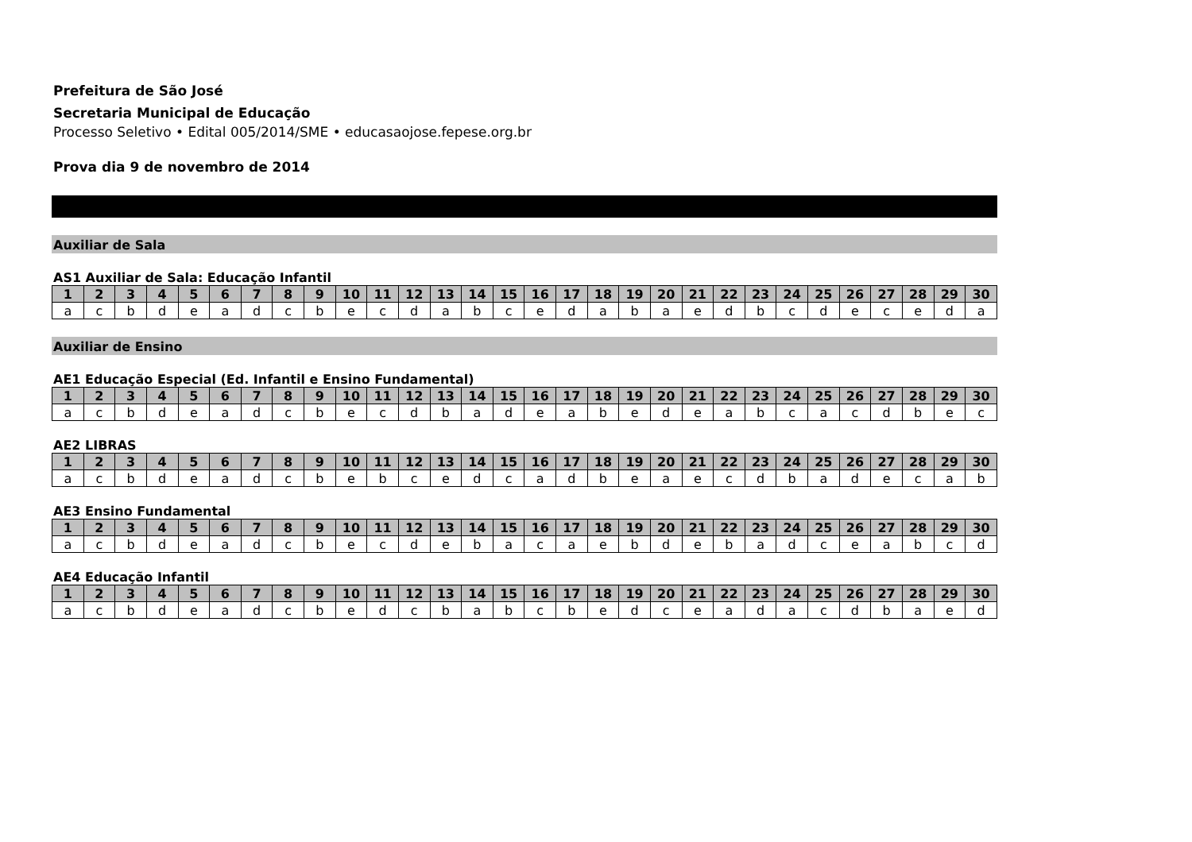Prefeitura de São José
Secretaria Municipal de Educação
Processo Seletivo • Edital 005/2014/SME • educasaojose.fepese.org.br
Prova dia 9 de novembro de 2014
Auxiliar de Sala
AS1 Auxiliar de Sala: Educação Infantil
| 1 | 2 | 3 | 4 | 5 | 6 | 7 | 8 | 9 | 10 | 11 | 12 | 13 | 14 | 15 | 16 | 17 | 18 | 19 | 20 | 21 | 22 | 23 | 24 | 25 | 26 | 27 | 28 | 29 | 30 |
| --- | --- | --- | --- | --- | --- | --- | --- | --- | --- | --- | --- | --- | --- | --- | --- | --- | --- | --- | --- | --- | --- | --- | --- | --- | --- | --- | --- | --- | --- |
| a | c | b | d | e | a | d | c | b | e | c | d | a | b | c | e | d | a | b | a | e | d | b | c | d | e | c | e | d | a |
Auxiliar de Ensino
AE1 Educação Especial (Ed. Infantil e Ensino Fundamental)
| 1 | 2 | 3 | 4 | 5 | 6 | 7 | 8 | 9 | 10 | 11 | 12 | 13 | 14 | 15 | 16 | 17 | 18 | 19 | 20 | 21 | 22 | 23 | 24 | 25 | 26 | 27 | 28 | 29 | 30 |
| --- | --- | --- | --- | --- | --- | --- | --- | --- | --- | --- | --- | --- | --- | --- | --- | --- | --- | --- | --- | --- | --- | --- | --- | --- | --- | --- | --- | --- | --- |
| a | c | b | d | e | a | d | c | b | e | c | d | b | a | d | e | a | b | e | d | e | a | b | c | a | c | d | b | e | c |
AE2 LIBRAS
| 1 | 2 | 3 | 4 | 5 | 6 | 7 | 8 | 9 | 10 | 11 | 12 | 13 | 14 | 15 | 16 | 17 | 18 | 19 | 20 | 21 | 22 | 23 | 24 | 25 | 26 | 27 | 28 | 29 | 30 |
| --- | --- | --- | --- | --- | --- | --- | --- | --- | --- | --- | --- | --- | --- | --- | --- | --- | --- | --- | --- | --- | --- | --- | --- | --- | --- | --- | --- | --- | --- |
| a | c | b | d | e | a | d | c | b | e | b | c | e | d | c | a | d | b | e | a | e | c | d | b | a | d | e | c | a | b |
AE3 Ensino Fundamental
| 1 | 2 | 3 | 4 | 5 | 6 | 7 | 8 | 9 | 10 | 11 | 12 | 13 | 14 | 15 | 16 | 17 | 18 | 19 | 20 | 21 | 22 | 23 | 24 | 25 | 26 | 27 | 28 | 29 | 30 |
| --- | --- | --- | --- | --- | --- | --- | --- | --- | --- | --- | --- | --- | --- | --- | --- | --- | --- | --- | --- | --- | --- | --- | --- | --- | --- | --- | --- | --- | --- |
| a | c | b | d | e | a | d | c | b | e | c | d | e | b | a | c | a | e | b | d | e | b | a | d | c | e | a | b | c | d |
AE4 Educação Infantil
| 1 | 2 | 3 | 4 | 5 | 6 | 7 | 8 | 9 | 10 | 11 | 12 | 13 | 14 | 15 | 16 | 17 | 18 | 19 | 20 | 21 | 22 | 23 | 24 | 25 | 26 | 27 | 28 | 29 | 30 |
| --- | --- | --- | --- | --- | --- | --- | --- | --- | --- | --- | --- | --- | --- | --- | --- | --- | --- | --- | --- | --- | --- | --- | --- | --- | --- | --- | --- | --- | --- |
| a | c | b | d | e | a | d | c | b | e | d | c | b | a | b | c | b | e | d | c | e | a | d | a | c | d | b | a | e | d |